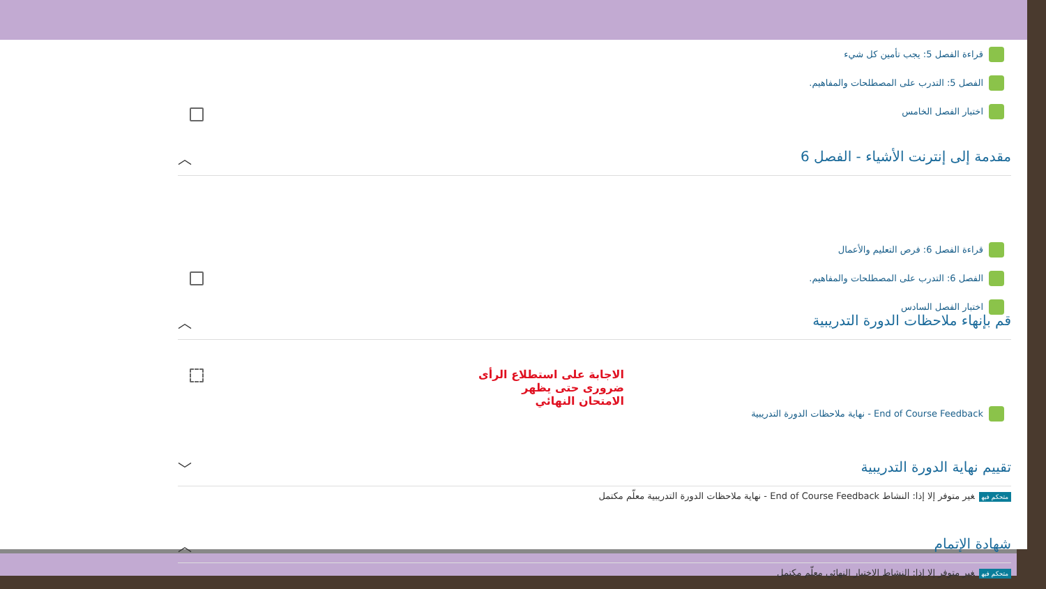قراءة الفصل 5: يجب تأمين كل شيء
الفصل 5: التدرب على المصطلحات والمفاهيم.
اختبار الفصل الخامس
مقدمة إلى إنترنت الأشياء - الفصل 6 ︿
قراءة الفصل 6: فرص التعليم والأعمال
الفصل 6: التدرب على المصطلحات والمفاهيم.
اختبار الفصل السادس
قم بإنهاء ملاحظات الدورة التدريبية ︿
End of Course Feedback - نهاية ملاحظات الدورة التدريبية
الاجابة على استطلاع الرأى ضرورى حتى يظهر الامتحان النهائي
تقييم نهاية الدورة التدريبية ﹀
متحكم فيه غير متوفر إلا إذا: النشاط End of Course Feedback - نهاية ملاحظات الدورة التدريبية معلّم مكتمل
شهادة الإتمام ︿
متحكم فيه غير متوفر إلا إذا: النشاط الاختبار النهائي معلّم مكتمل